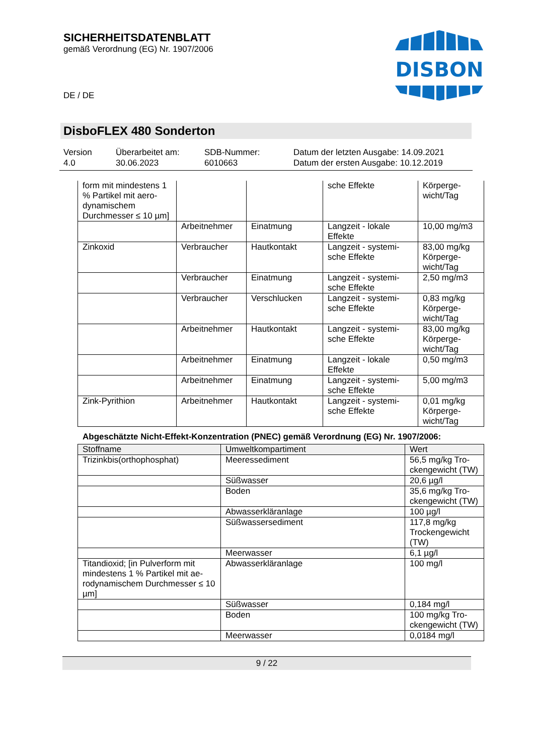SICHERHEITSDATENBLATT
gemäß Verordnung (EG) Nr. 1907/2006
DISBON
DE / DE
DisboFLEX 480 Sonderton
Version
4.0
Überarbeitet am:
30.06.2023
SDB-Nummer:
6010663
Datum der letzten Ausgabe: 14.09.2021
Datum der ersten Ausgabe: 10.12.2019
| form mit mindestens 1 % Partikel mit aero-dynamischem Durchmesser ≤ 10 µm] | | | sche Effekte | Körperge-wicht/Tag |
| | Arbeitnehmer | Einatmung | Langzeit - lokale Effekte | 10,00 mg/m3 |
| Zinkoxid | Verbraucher | Hautkontakt | Langzeit - systemi-sche Effekte | 83,00 mg/kg Körperge-wicht/Tag |
| | Verbraucher | Einatmung | Langzeit - systemi-sche Effekte | 2,50 mg/m3 |
| | Verbraucher | Verschlucken | Langzeit - systemi-sche Effekte | 0,83 mg/kg Körperge-wicht/Tag |
| | Arbeitnehmer | Hautkontakt | Langzeit - systemi-sche Effekte | 83,00 mg/kg Körperge-wicht/Tag |
| | Arbeitnehmer | Einatmung | Langzeit - lokale Effekte | 0,50 mg/m3 |
| | Arbeitnehmer | Einatmung | Langzeit - systemi-sche Effekte | 5,00 mg/m3 |
| Zink-Pyrithion | Arbeitnehmer | Hautkontakt | Langzeit - systemi-sche Effekte | 0,01 mg/kg Körperge-wicht/Tag |
Abgeschätzte Nicht-Effekt-Konzentration (PNEC) gemäß Verordnung (EG) Nr. 1907/2006:
| Stoffname | Umweltkompartiment | Wert |
| --- | --- | --- |
| Trizinkbis(orthophosphat) | Meeressediment | 56,5 mg/kg Tro-ckengewicht (TW) |
| | Süßwasser | 20,6 µg/l |
| | Boden | 35,6 mg/kg Tro-ckengewicht (TW) |
| | Abwasserkläranlage | 100 µg/l |
| | Süßwassersediment | 117,8 mg/kg Trockengewicht (TW) |
| | Meerwasser | 6,1 µg/l |
| Titandioxid; [in Pulverform mit mindestens 1 % Partikel mit ae-rodynamischem Durchmesser ≤ 10 µm] | Abwasserkläranlage | 100 mg/l |
| | Süßwasser | 0,184 mg/l |
| | Boden | 100 mg/kg Tro-ckengewicht (TW) |
| | Meerwasser | 0,0184 mg/l |
9 / 22